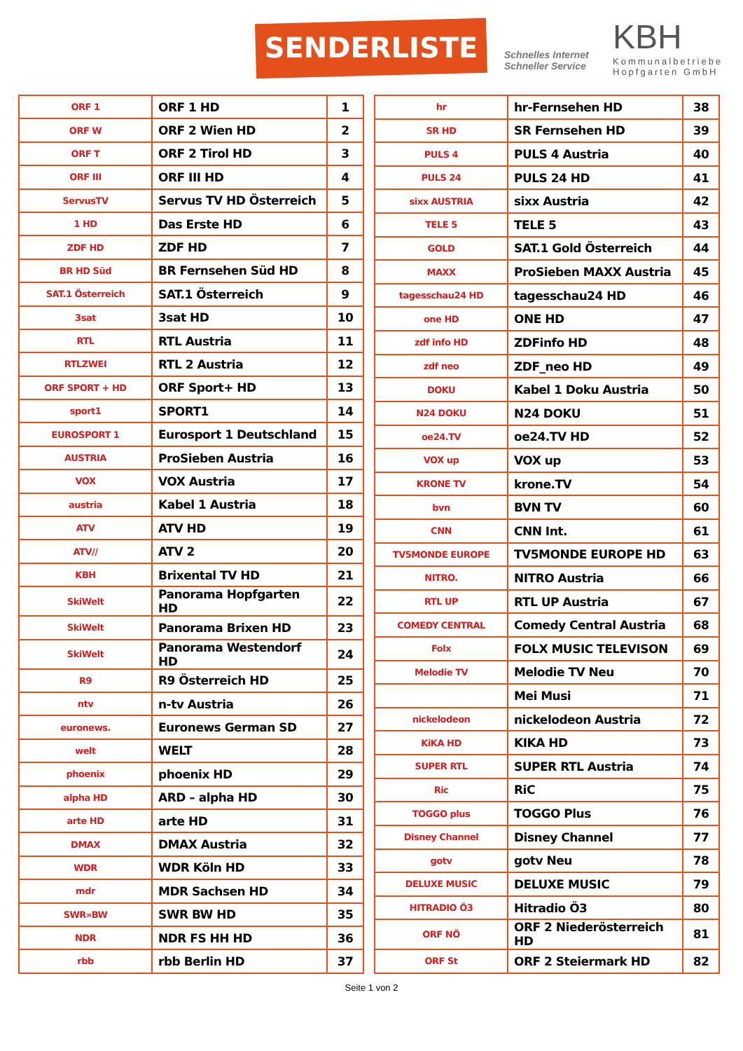SENDERLISTE
Schnelles Internet
Schneller Service
KBH
Kommunalbetriebe
Hopfgarten GmbH
| ORF 1 | ORF 1 HD | 1 |
| ORF W | ORF 2 Wien HD | 2 |
| ORF T | ORF 2 Tirol HD | 3 |
| ORF III | ORF III HD | 4 |
| ServusTV | Servus TV HD Österreich | 5 |
| 1 HD | Das Erste HD | 6 |
| ZDF HD | ZDF HD | 7 |
| BR HD Süd | BR Fernsehen Süd HD | 8 |
| SAT.1 Österreich | SAT.1 Österreich | 9 |
| 3sat | 3sat HD | 10 |
| RTL | RTL Austria | 11 |
| RTLZWEI | RTL 2 Austria | 12 |
| ORF SPORT + HD | ORF Sport+ HD | 13 |
| sport1 | SPORT1 | 14 |
| EUROSPORT 1 | Eurosport 1 Deutschland | 15 |
| AUSTRIA | ProSieben Austria | 16 |
| VOX | VOX Austria | 17 |
| austria | Kabel 1 Austria | 18 |
| ATV | ATV HD | 19 |
| ATV// | ATV 2 | 20 |
| KBH | Brixental TV HD | 21 |
| SkiWelt | Panorama Hopfgarten HD | 22 |
| SkiWelt | Panorama Brixen HD | 23 |
| SkiWelt | Panorama Westendorf HD | 24 |
| R9 | R9 Österreich HD | 25 |
| ntv | n-tv Austria | 26 |
| euronews. | Euronews German SD | 27 |
| welt | WELT | 28 |
| phoenix | phoenix HD | 29 |
| alpha HD | ARD – alpha HD | 30 |
| arte HD | arte HD | 31 |
| DMAX | DMAX Austria | 32 |
| WDR | WDR Köln HD | 33 |
| mdr | MDR Sachsen HD | 34 |
| SWR»BW | SWR BW HD | 35 |
| NDR | NDR FS HH HD | 36 |
| rbb | rbb Berlin HD | 37 |
| hr | hr-Fernsehen HD | 38 |
| SR HD | SR Fernsehen HD | 39 |
| PULS 4 | PULS 4 Austria | 40 |
| PULS 24 | PULS 24 HD | 41 |
| sixx AUSTRIA | sixx Austria | 42 |
| TELE 5 | TELE 5 | 43 |
| GOLD | SAT.1 Gold Österreich | 44 |
| MAXX | ProSieben MAXX Austria | 45 |
| tagesschau24 HD | tagesschau24 HD | 46 |
| one HD | ONE HD | 47 |
| zdf info HD | ZDFinfo HD | 48 |
| zdf neo | ZDF_neo HD | 49 |
| DOKU | Kabel 1 Doku Austria | 50 |
| N24 DOKU | N24 DOKU | 51 |
| oe24.TV | oe24.TV HD | 52 |
| VOX up | VOX up | 53 |
| KRONE TV | krone.TV | 54 |
| bvn | BVN TV | 60 |
| CNN | CNN Int. | 61 |
| TV5MONDE EUROPE | TV5MONDE EUROPE HD | 63 |
| NITRO. | NITRO Austria | 66 |
| RTL UP | RTL UP Austria | 67 |
| COMEDY CENTRAL | Comedy Central Austria | 68 |
| Folx | FOLX MUSIC TELEVISON | 69 |
| Melodie TV | Melodie TV Neu | 70 |
| | Mei Musi | 71 |
| nickelodeon | nickelodeon Austria | 72 |
| KiKA HD | KIKA HD | 73 |
| SUPER RTL | SUPER RTL Austria | 74 |
| Ric | RiC | 75 |
| TOGGO plus | TOGGO Plus | 76 |
| Disney Channel | Disney Channel | 77 |
| gotv | gotv Neu | 78 |
| DELUXE MUSIC | DELUXE MUSIC | 79 |
| HITRADIO Ö3 | Hitradio Ö3 | 80 |
| ORF NÖ | ORF 2 Niederösterreich HD | 81 |
| ORF St | ORF 2 Steiermark HD | 82 |
Seite 1 von 2